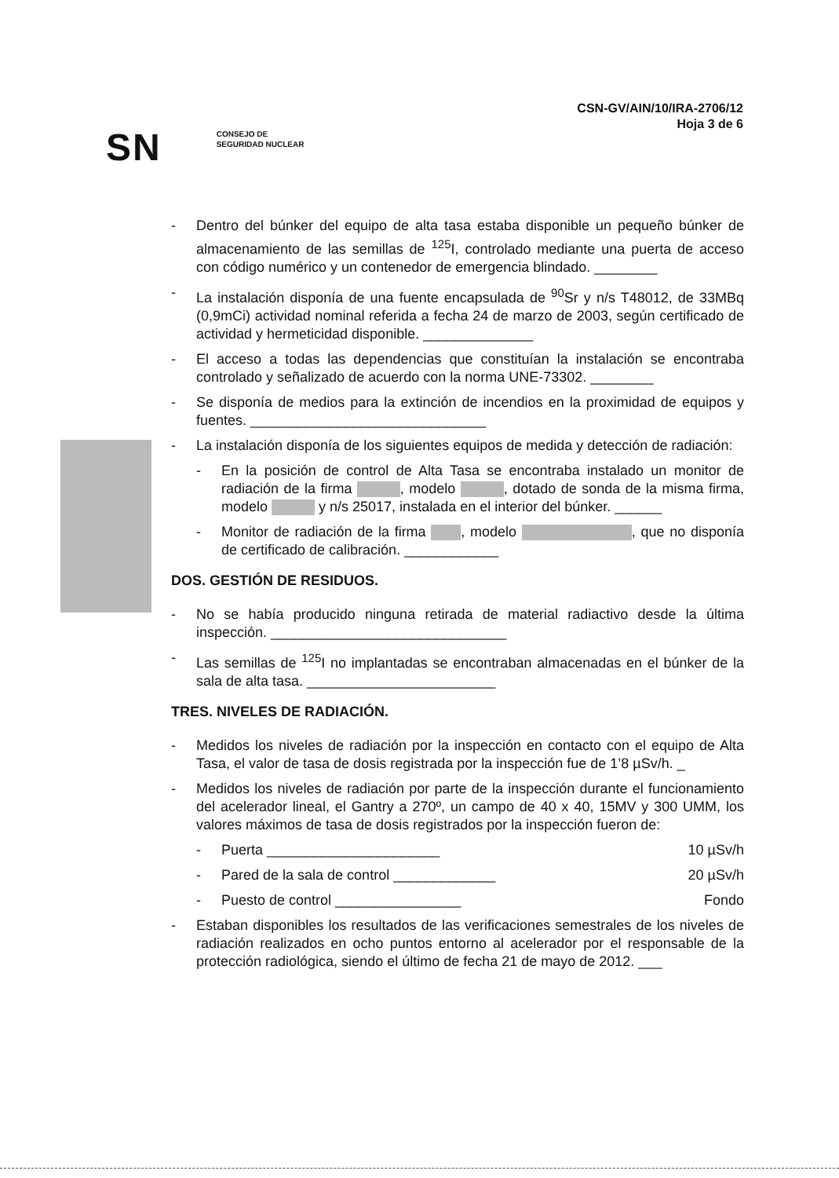CSN-GV/AIN/10/IRA-2706/12
Hoja 3 de 6
SN
CONSEJO DE
SEGURIDAD NUCLEAR
- Dentro del búnker del equipo de alta tasa estaba disponible un pequeño búnker de almacenamiento de las semillas de <sup>125</sup>I, controlado mediante una puerta de acceso con código numérico y un contenedor de emergencia blindado. ________
- La instalación disponía de una fuente encapsulada de <sup>90</sup>Sr y n/s T48012, de 33MBq (0,9mCi) actividad nominal referida a fecha 24 de marzo de 2003, según certificado de actividad y hermeticidad disponible. ______________
- El acceso a todas las dependencias que constituían la instalación se encontraba controlado y señalizado de acuerdo con la norma UNE-73302. ________
- Se disponía de medios para la extinción de incendios en la proximidad de equipos y fuentes. ______________________________
- La instalación disponía de los siguientes equipos de medida y detección de radiación:
- En la posición de control de Alta Tasa se encontraba instalado un monitor de radiación de la firma , modelo , dotado de sonda de la misma firma, modelo y n/s 25017, instalada en el interior del búnker. ______
- Monitor de radiación de la firma , modelo , que no disponía de certificado de calibración. ____________
DOS. GESTIÓN DE RESIDUOS.
- No se había producido ninguna retirada de material radiactivo desde la última inspección. ______________________________
- Las semillas de <sup>125</sup>I no implantadas se encontraban almacenadas en el búnker de la sala de alta tasa. ________________________
TRES. NIVELES DE RADIACIÓN.
- Medidos los niveles de radiación por la inspección en contacto con el equipo de Alta Tasa, el valor de tasa de dosis registrada por la inspección fue de 1’8 µSv/h. _
- Medidos los niveles de radiación por parte de la inspección durante el funcionamiento del acelerador lineal, el Gantry a 270º, un campo de 40 x 40, 15MV y 300 UMM, los valores máximos de tasa de dosis registrados por la inspección fueron de:
- Puerta ______________________ 10 µSv/h
- Pared de la sala de control _____________ 20 µSv/h
- Puesto de control ________________ Fondo
- Estaban disponibles los resultados de las verificaciones semestrales de los niveles de radiación realizados en ocho puntos entorno al acelerador por el responsable de la protección radiológica, siendo el último de fecha 21 de mayo de 2012. ___